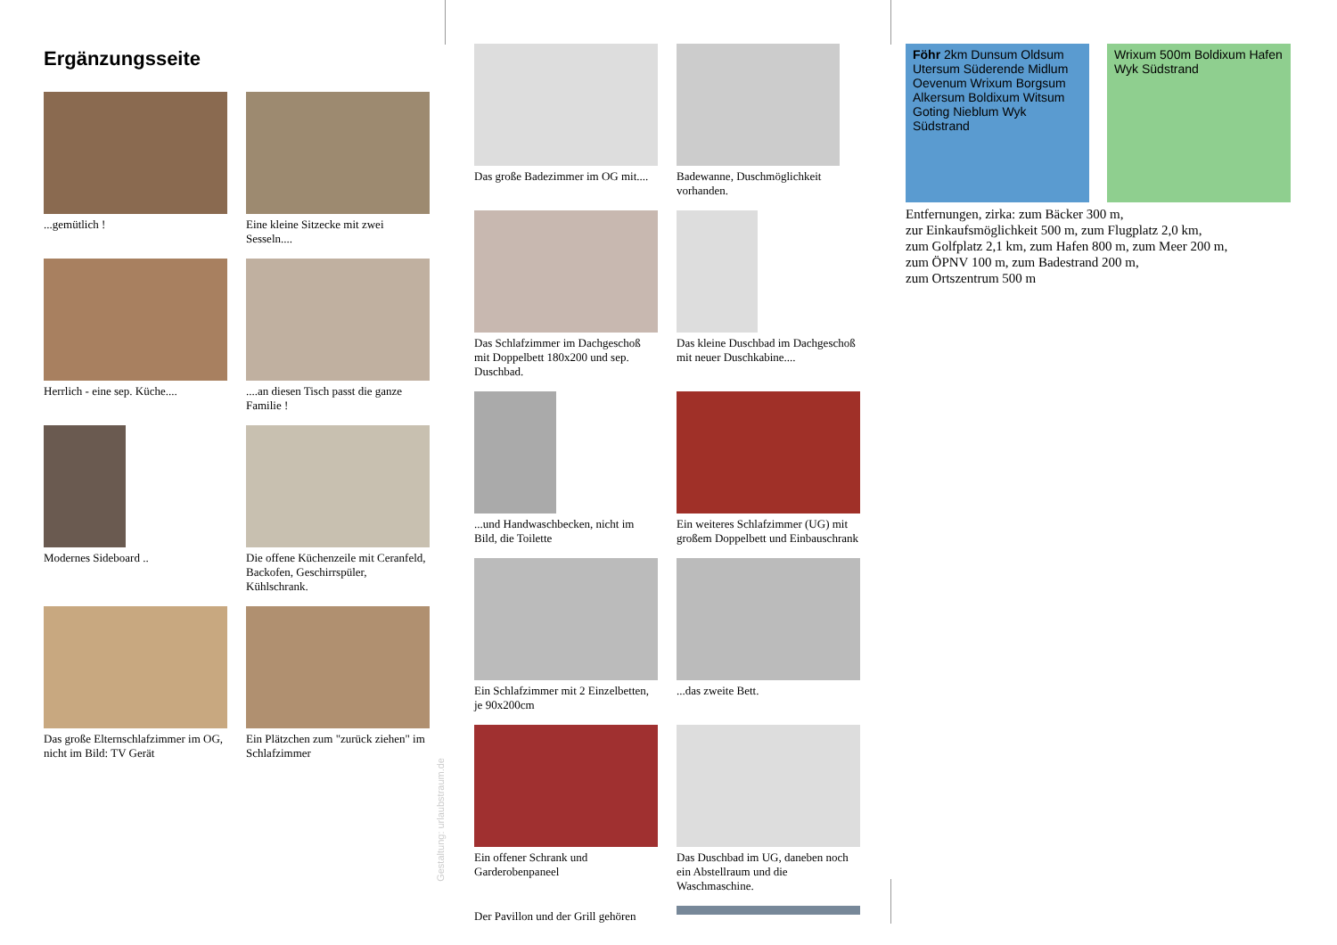Ergänzungsseite
...gemütlich !
Eine kleine Sitzecke mit zwei Sesseln....
Herrlich - eine sep. Küche....
....an diesen Tisch passt die ganze Familie !
Modernes Sideboard ..
Die offene Küchenzeile mit Ceranfeld, Backofen, Geschirrspüler, Kühlschrank.
Das große Elternschlafzimmer im OG, nicht im Bild: TV Gerät
Ein Plätzchen zum "zurück ziehen" im Schlafzimmer
Gestaltung: urlaubstraum.de
Das große Badezimmer im OG mit....
Badewanne, Duschmöglichkeit vorhanden.
Das Schlafzimmer im Dachgeschoß mit Doppelbett 180x200 und sep. Duschbad.
Das kleine Duschbad im Dachgeschoß mit neuer Duschkabine....
...und Handwaschbecken, nicht im Bild, die Toilette
Ein weiteres Schlafzimmer (UG) mit großem Doppelbett und Einbauschrank
Ein Schlafzimmer mit 2 Einzelbetten, je 90x200cm
...das zweite Bett.
Ein offener Schrank und Garderobenpaneel
Das Duschbad im UG, daneben noch ein Abstellraum und die Waschmaschine.
Der Pavillon und der Grill gehören
Föhr 2km Dunsum Oldsum Utersum Süderende Midlum Oevenum Wrixum Borgsum Alkersum Boldixum Witsum Goting Nieblum Wyk Südstrand
Wrixum 500m Boldixum Hafen Wyk Südstrand
Entfernungen, zirka: zum Bäcker 300 m,
zur Einkaufsmöglichkeit 500 m, zum Flugplatz 2,0 km,
zum Golfplatz 2,1 km, zum Hafen 800 m, zum Meer 200 m,
zum ÖPNV 100 m, zum Badestrand 200 m,
zum Ortszentrum 500 m